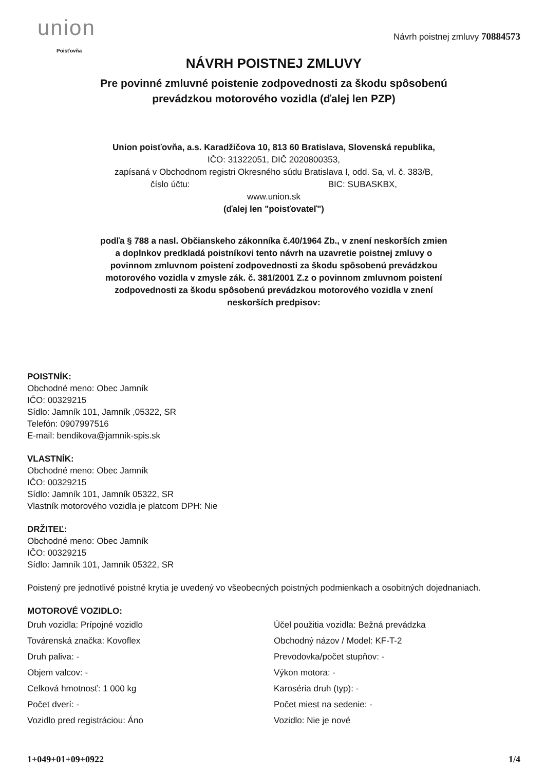union
Poisťovňa
Návrh poistnej zmluvy 70884573
NÁVRH POISTNEJ ZMLUVY
Pre povinné zmluvné poistenie zodpovednosti za škodu spôsobenú
prevádzkou motorového vozidla (ďalej len PZP)
Union poisťovňa, a.s. Karadžičova 10, 813 60 Bratislava, Slovenská republika,
IČO: 31322051, DIČ 2020800353,
zapísaná v Obchodnom registri Okresného súdu Bratislava I, odd. Sa, vl. č. 383/B,
číslo účtu: BIC: SUBASKBX,
www.union.sk
(ďalej len "poisťovateľ")
podľa § 788 a nasl. Občianskeho zákonníka č.40/1964 Zb., v znení neskorších zmien
a doplnkov predkladá poistníkovi tento návrh na uzavretie poistnej zmluvy o
povinnom zmluvnom poistení zodpovednosti za škodu spôsobenú prevádzkou
motorového vozidla v zmysle zák. č. 381/2001 Z.z o povinnom zmluvnom poistení
zodpovednosti za škodu spôsobenú prevádzkou motorového vozidla v znení
neskorších predpisov:
POISTNÍK:
Obchodné meno: Obec Jamník
IČO: 00329215
Sídlo: Jamník 101, Jamník ,05322, SR
Telefón: 0907997516
E-mail: bendikova@jamnik-spis.sk
VLASTNÍK:
Obchodné meno: Obec Jamník
IČO: 00329215
Sídlo: Jamník 101, Jamník 05322, SR
Vlastník motorového vozidla je platcom DPH: Nie
DRŽITEĽ:
Obchodné meno: Obec Jamník
IČO: 00329215
Sídlo: Jamník 101, Jamník 05322, SR
Poistený pre jednotlivé poistné krytia je uvedený vo všeobecných poistných podmienkach a osobitných dojednaniach.
MOTOROVÉ VOZIDLO:
Druh vozidla: Prípojné vozidlo
Továrenská značka: Kovoflex
Druh paliva: -
Objem valcov: -
Celková hmotnosť: 1 000 kg
Počet dverí: -
Vozidlo pred registráciou: Áno
Účel použitia vozidla: Bežná prevádzka
Obchodný názov / Model: KF-T-2
Prevodovka/počet stupňov: -
Výkon motora: -
Karoséria druh (typ): -
Počet miest na sedenie: -
Vozidlo: Nie je nové
1+049+01+09+0922 1/4